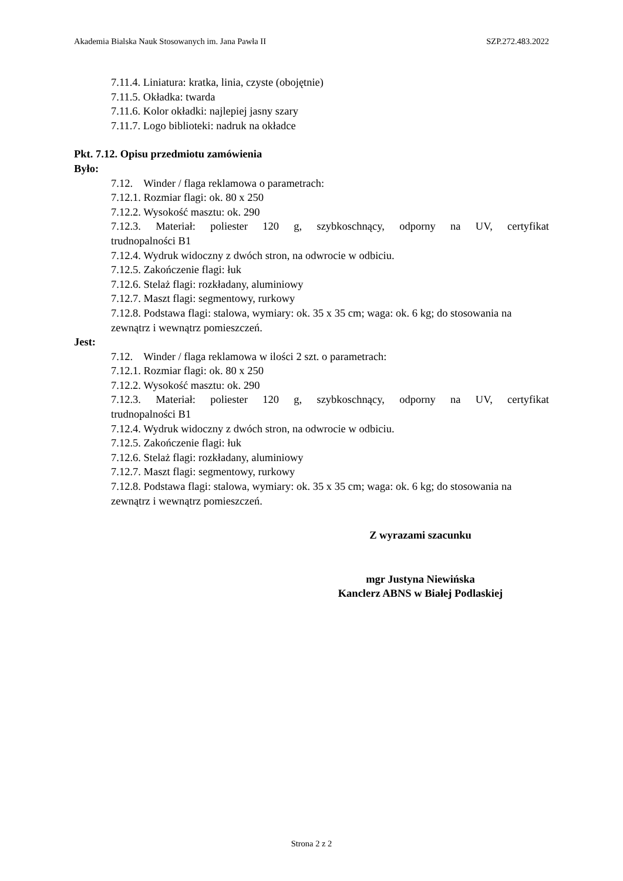Akademia Bialska Nauk Stosowanych im. Jana Pawła II SZP.272.483.2022
7.11.4. Liniatura: kratka, linia, czyste (obojętnie)
7.11.5. Okładka: twarda
7.11.6. Kolor okładki: najlepiej jasny szary
7.11.7. Logo biblioteki: nadruk na okładce
Pkt. 7.12. Opisu przedmiotu zamówienia
Było:
7.12. Winder / flaga reklamowa o parametrach:
7.12.1. Rozmiar flagi: ok. 80 x 250
7.12.2. Wysokość masztu: ok. 290
7.12.3. Materiał: poliester 120 g, szybkoschnący, odporny na UV, certyfikat
trudnopalności B1
7.12.4. Wydruk widoczny z dwóch stron, na odwrocie w odbiciu.
7.12.5. Zakończenie flagi: łuk
7.12.6. Stelaż flagi: rozkładany, aluminiowy
7.12.7. Maszt flagi: segmentowy, rurkowy
7.12.8. Podstawa flagi: stalowa, wymiary: ok. 35 x 35 cm; waga: ok. 6 kg; do stosowania na zewnątrz i wewnątrz pomieszczeń.
Jest:
7.12. Winder / flaga reklamowa w ilości 2 szt. o parametrach:
7.12.1. Rozmiar flagi: ok. 80 x 250
7.12.2. Wysokość masztu: ok. 290
7.12.3. Materiał: poliester 120 g, szybkoschnący, odporny na UV, certyfikat
trudnopalności B1
7.12.4. Wydruk widoczny z dwóch stron, na odwrocie w odbiciu.
7.12.5. Zakończenie flagi: łuk
7.12.6. Stelaż flagi: rozkładany, aluminiowy
7.12.7. Maszt flagi: segmentowy, rurkowy
7.12.8. Podstawa flagi: stalowa, wymiary: ok. 35 x 35 cm; waga: ok. 6 kg; do stosowania na zewnątrz i wewnątrz pomieszczeń.
Z wyrazami szacunku
mgr Justyna Niewińska
Kanclerz ABNS w Białej Podlaskiej
Strona 2 z 2